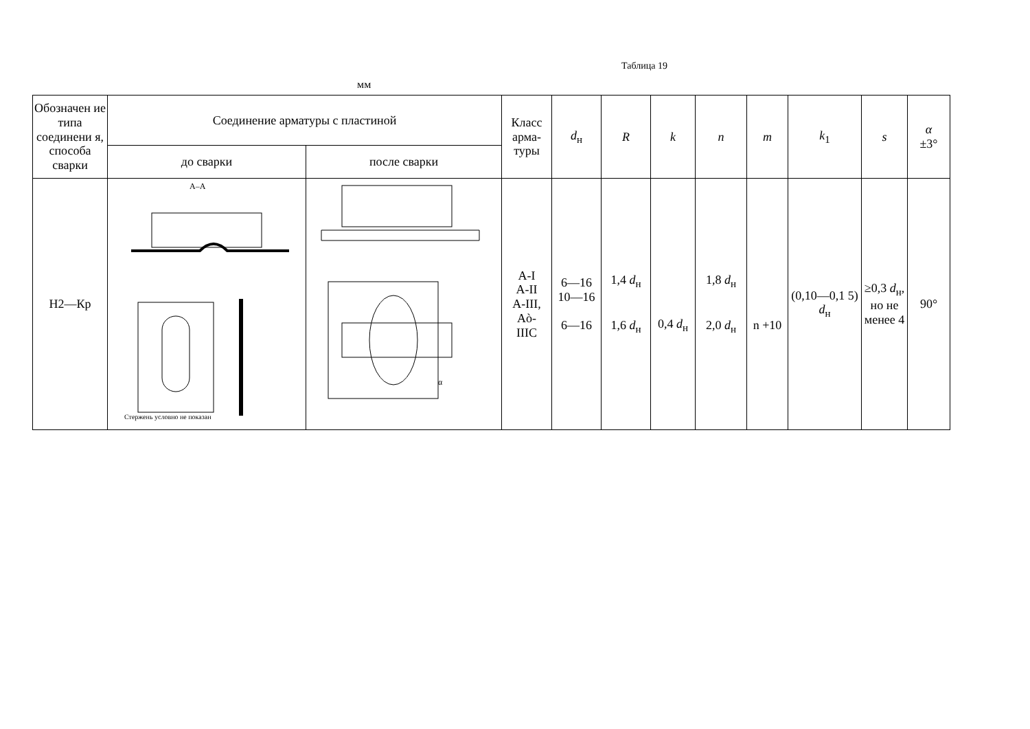Таблица 19
мм
| Обозначен ие типа соединени я, способа сварки | Соединение арматуры с пластиной | | Класс арма-туры | d<sub>н</sub> | R | k | n | m | k<sub>1</sub> | s | α ±3° |
| --- | --- | --- | --- | --- | --- | --- | --- | --- | --- | --- | --- |
| | до сварки | после сварки | | | | | | | | | |
| Н2—Кр | A–A Стержень условно не показан | α | А-I А-II А-III, Аò- IIIС | 6—16 10—16 6—16 | 1,4 d<sub>н</sub> 1,6 d<sub>н</sub> | 0,4 d<sub>н</sub> | 1,8 d<sub>н</sub> 2,0 d<sub>н</sub> | n +10 | (0,10—0,1 5) d<sub>н</sub> | ≥0,3 d<sub>н</sub>, но не менее 4 | 90° |